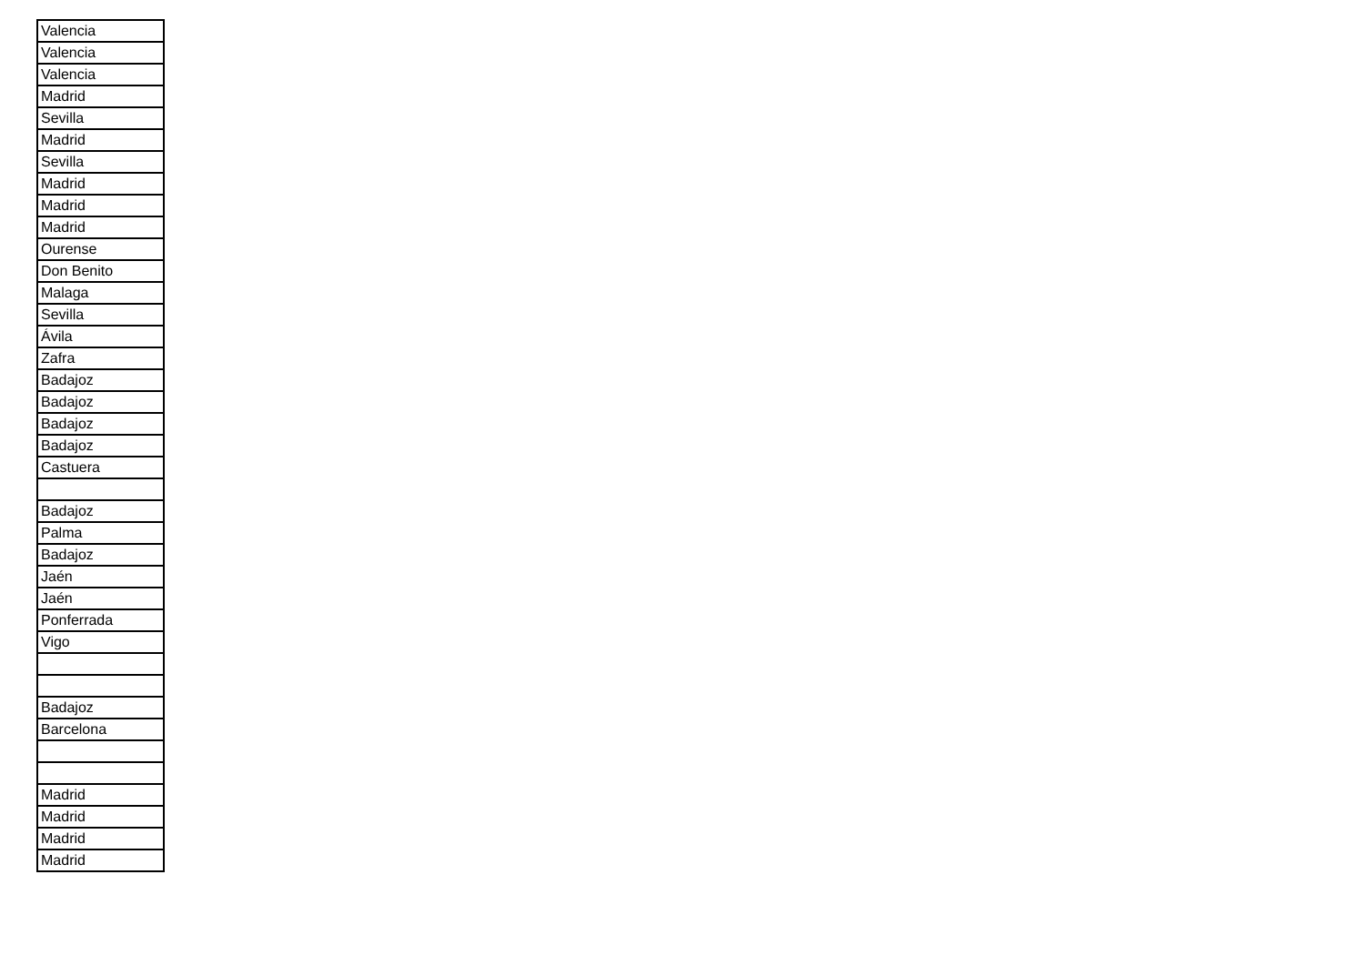| Valencia |
| Valencia |
| Valencia |
| Madrid |
| Sevilla |
| Madrid |
| Sevilla |
| Madrid |
| Madrid |
| Madrid |
| Ourense |
| Don Benito |
| Malaga |
| Sevilla |
| Ávila |
| Zafra |
| Badajoz |
| Badajoz |
| Badajoz |
| Badajoz |
| Castuera |
| Badajoz |
| Palma |
| Badajoz |
| Jaén |
| Jaén |
| Ponferrada |
| Vigo |
| Badajoz |
| Barcelona |
| Madrid |
| Madrid |
| Madrid |
| Madrid |